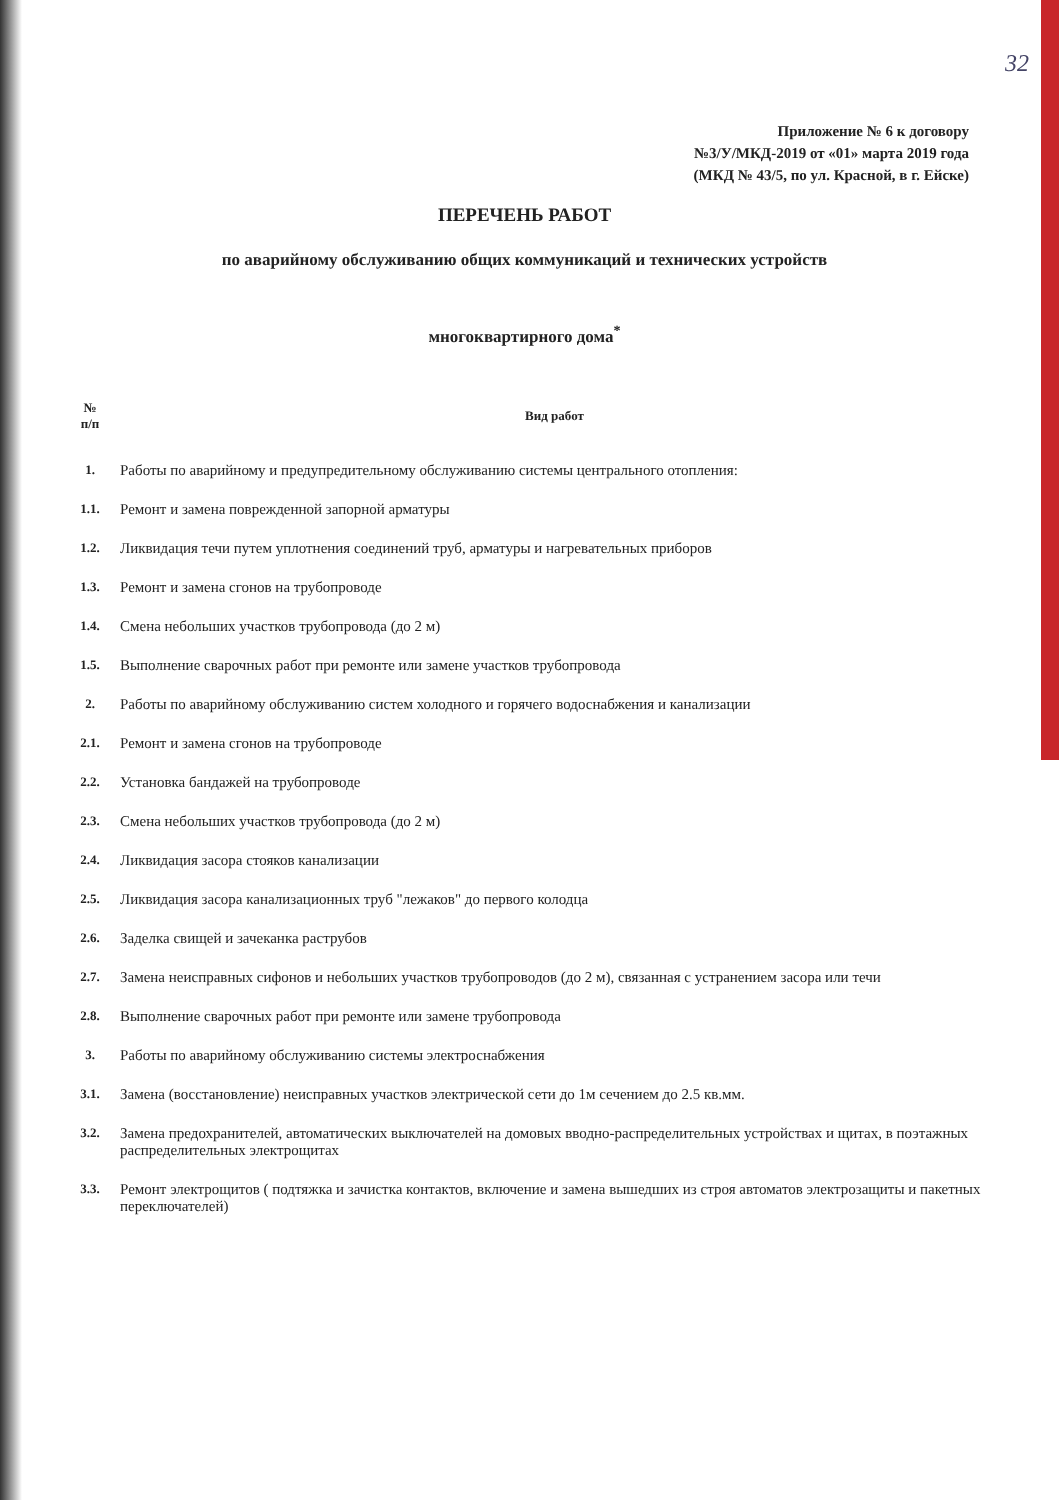32
Приложение № 6 к договору
№3/У/МКД-2019 от «01» марта 2019 года
(МКД № 43/5, по ул. Красной, в г. Ейске)
ПЕРЕЧЕНЬ РАБОТ
по аварийному обслуживанию общих коммуникаций и технических устройств
многоквартирного дома<sup>*</sup>
| № п/п | Вид работ |
| --- | --- |
| 1. | Работы по аварийному и предупредительному обслуживанию системы центрального отопления: |
| 1.1. | Ремонт и замена поврежденной запорной арматуры |
| 1.2. | Ликвидация течи путем уплотнения соединений труб, арматуры и нагревательных приборов |
| 1.3. | Ремонт и замена сгонов на трубопроводе |
| 1.4. | Смена небольших участков трубопровода (до 2 м) |
| 1.5. | Выполнение сварочных работ при ремонте или замене участков трубопровода |
| 2. | Работы по аварийному обслуживанию систем холодного и горячего водоснабжения и канализации |
| 2.1. | Ремонт и замена сгонов на трубопроводе |
| 2.2. | Установка бандажей на трубопроводе |
| 2.3. | Смена небольших участков трубопровода (до 2 м) |
| 2.4. | Ликвидация засора стояков канализации |
| 2.5. | Ликвидация засора канализационных труб "лежаков" до первого колодца |
| 2.6. | Заделка свищей и зачеканка раструбов |
| 2.7. | Замена неисправных сифонов и небольших участков трубопроводов (до 2 м), связанная с устранением засора или течи |
| 2.8. | Выполнение сварочных работ при ремонте или замене трубопровода |
| 3. | Работы по аварийному обслуживанию системы электроснабжения |
| 3.1. | Замена (восстановление) неисправных участков электрической сети до 1м сечением до 2.5 кв.мм. |
| 3.2. | Замена предохранителей, автоматических выключателей на домовых вводно-распределительных устройствах и щитах, в поэтажных распределительных электрощитах |
| 3.3. | Ремонт электрощитов ( подтяжка и зачистка контактов, включение и замена вышедших из строя автоматов электрозащиты и пакетных переключателей) |